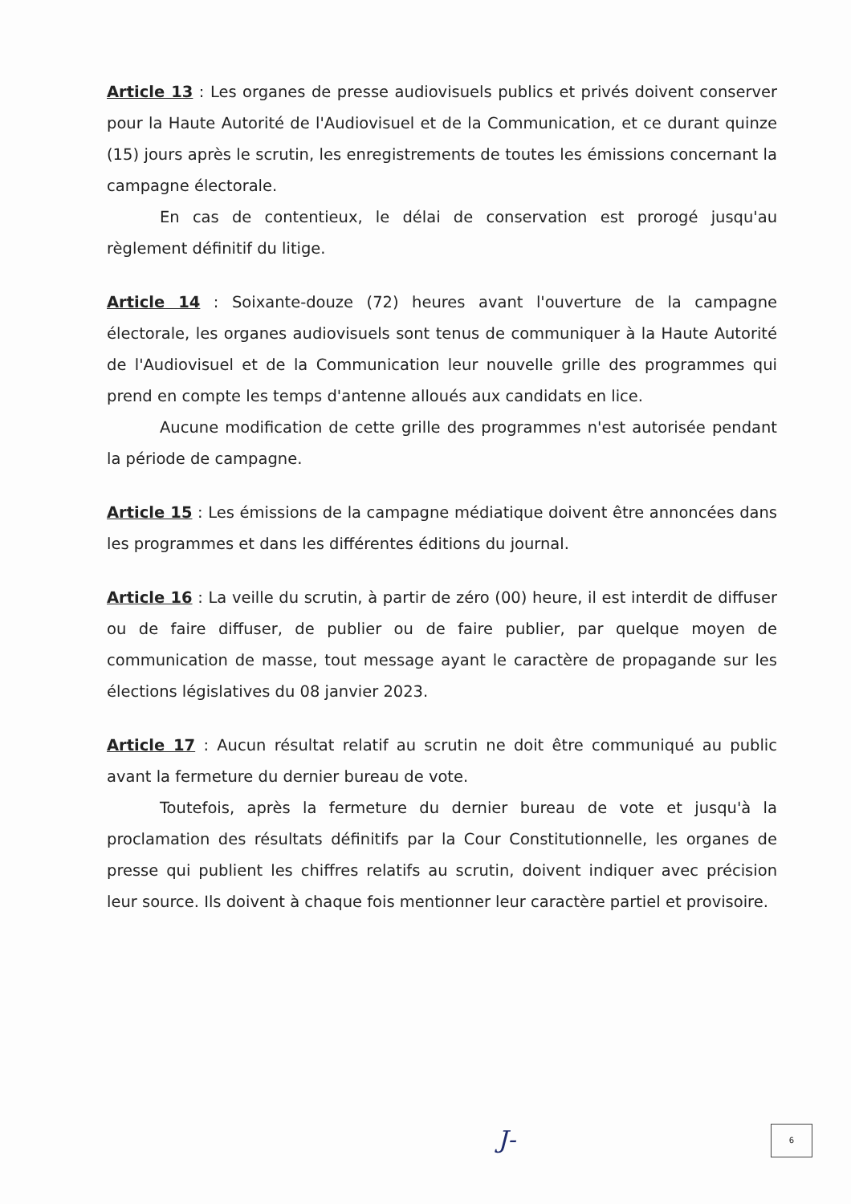Article 13 : Les organes de presse audiovisuels publics et privés doivent conserver pour la Haute Autorité de l'Audiovisuel et de la Communication, et ce durant quinze (15) jours après le scrutin, les enregistrements de toutes les émissions concernant la campagne électorale.
En cas de contentieux, le délai de conservation est prorogé jusqu'au règlement définitif du litige.
Article 14 : Soixante-douze (72) heures avant l'ouverture de la campagne électorale, les organes audiovisuels sont tenus de communiquer à la Haute Autorité de l'Audiovisuel et de la Communication leur nouvelle grille des programmes qui prend en compte les temps d'antenne alloués aux candidats en lice.
Aucune modification de cette grille des programmes n'est autorisée pendant la période de campagne.
Article 15 : Les émissions de la campagne médiatique doivent être annoncées dans les programmes et dans les différentes éditions du journal.
Article 16 : La veille du scrutin, à partir de zéro (00) heure, il est interdit de diffuser ou de faire diffuser, de publier ou de faire publier, par quelque moyen de communication de masse, tout message ayant le caractère de propagande sur les élections législatives du 08 janvier 2023.
Article 17 : Aucun résultat relatif au scrutin ne doit être communiqué au public avant la fermeture du dernier bureau de vote.
Toutefois, après la fermeture du dernier bureau de vote et jusqu'à la proclamation des résultats définitifs par la Cour Constitutionnelle, les organes de presse qui publient les chiffres relatifs au scrutin, doivent indiquer avec précision leur source. Ils doivent à chaque fois mentionner leur caractère partiel et provisoire.
J- 6